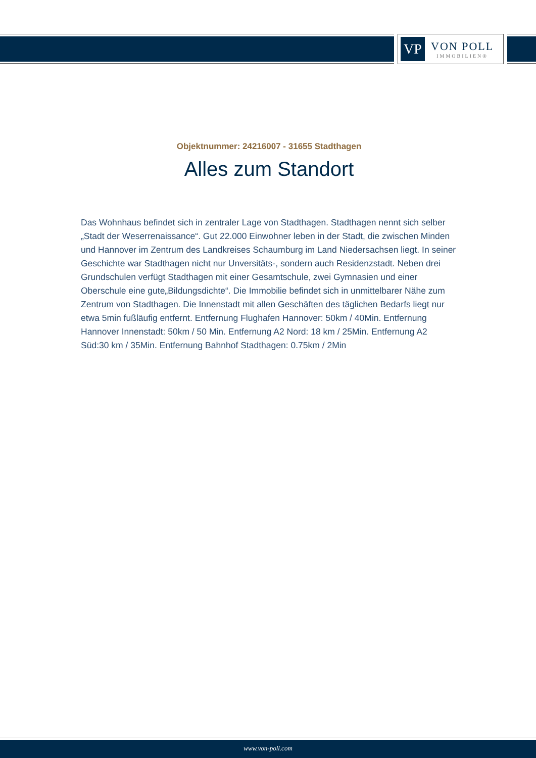VP
VON POLL
IMMOBILIEN®
Objektnummer: 24216007 - 31655 Stadthagen
Alles zum Standort
Das Wohnhaus befindet sich in zentraler Lage von Stadthagen. Stadthagen nennt sich selber „Stadt der Weserrenaissance“. Gut 22.000 Einwohner leben in der Stadt, die zwischen Minden und Hannover im Zentrum des Landkreises Schaumburg im Land Niedersachsen liegt. In seiner Geschichte war Stadthagen nicht nur Unversitäts-, sondern auch Residenzstadt. Neben drei Grundschulen verfügt Stadthagen mit einer Gesamtschule, zwei Gymnasien und einer Oberschule eine gute„Bildungsdichte“. Die Immobilie befindet sich in unmittelbarer Nähe zum Zentrum von Stadthagen. Die Innenstadt mit allen Geschäften des täglichen Bedarfs liegt nur etwa 5min fußläufig entfernt. Entfernung Flughafen Hannover: 50km / 40Min. Entfernung Hannover Innenstadt: 50km / 50 Min. Entfernung A2 Nord: 18 km / 25Min. Entfernung A2 Süd:30 km / 35Min. Entfernung Bahnhof Stadthagen: 0.75km / 2Min
www.von-poll.com